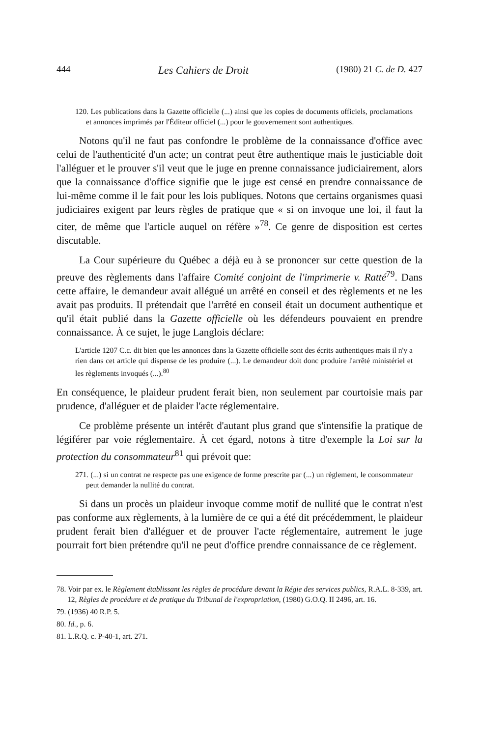444 Les Cahiers de Droit (1980) 21 C. de D. 427
120. Les publications dans la Gazette officielle (...) ainsi que les copies de documents officiels, proclamations et annonces imprimés par l'Éditeur officiel (...) pour le gouvernement sont authentiques.
Notons qu'il ne faut pas confondre le problème de la connaissance d'office avec celui de l'authenticité d'un acte; un contrat peut être authentique mais le justiciable doit l'alléguer et le prouver s'il veut que le juge en prenne connaissance judiciairement, alors que la connaissance d'office signifie que le juge est censé en prendre connaissance de lui-même comme il le fait pour les lois publiques. Notons que certains organismes quasi judiciaires exigent par leurs règles de pratique que « si on invoque une loi, il faut la citer, de même que l'article auquel on réfère »<sup>78</sup>. Ce genre de disposition est certes discutable.
La Cour supérieure du Québec a déjà eu à se prononcer sur cette question de la preuve des règlements dans l'affaire Comité conjoint de l'imprimerie v. Ratté<sup>79</sup>. Dans cette affaire, le demandeur avait allégué un arrêté en conseil et des règlements et ne les avait pas produits. Il prétendait que l'arrêté en conseil était un document authentique et qu'il était publié dans la Gazette officielle où les défendeurs pouvaient en prendre connaissance. À ce sujet, le juge Langlois déclare:
L'article 1207 C.c. dit bien que les annonces dans la Gazette officielle sont des écrits authentiques mais il n'y a rien dans cet article qui dispense de les produire (...). Le demandeur doit donc produire l'arrêté ministériel et les règlements invoqués (...).<sup>80</sup>
En conséquence, le plaideur prudent ferait bien, non seulement par courtoisie mais par prudence, d'alléguer et de plaider l'acte réglementaire.
Ce problème présente un intérêt d'autant plus grand que s'intensifie la pratique de légiférer par voie réglementaire. À cet égard, notons à titre d'exemple la Loi sur la protection du consommateur<sup>81</sup> qui prévoit que:
271. (...) si un contrat ne respecte pas une exigence de forme prescrite par (...) un règlement, le consommateur peut demander la nullité du contrat.
Si dans un procès un plaideur invoque comme motif de nullité que le contrat n'est pas conforme aux règlements, à la lumière de ce qui a été dit précédemment, le plaideur prudent ferait bien d'alléguer et de prouver l'acte réglementaire, autrement le juge pourrait fort bien prétendre qu'il ne peut d'office prendre connaissance de ce règlement.
78. Voir par ex. le Règlement établissant les règles de procédure devant la Régie des services publics, R.A.L. 8-339, art. 12, Règles de procédure et de pratique du Tribunal de l'expropriation, (1980) G.O.Q. II 2496, art. 16.
79. (1936) 40 R.P. 5.
80. Id., p. 6.
81. L.R.Q. c. P-40-1, art. 271.